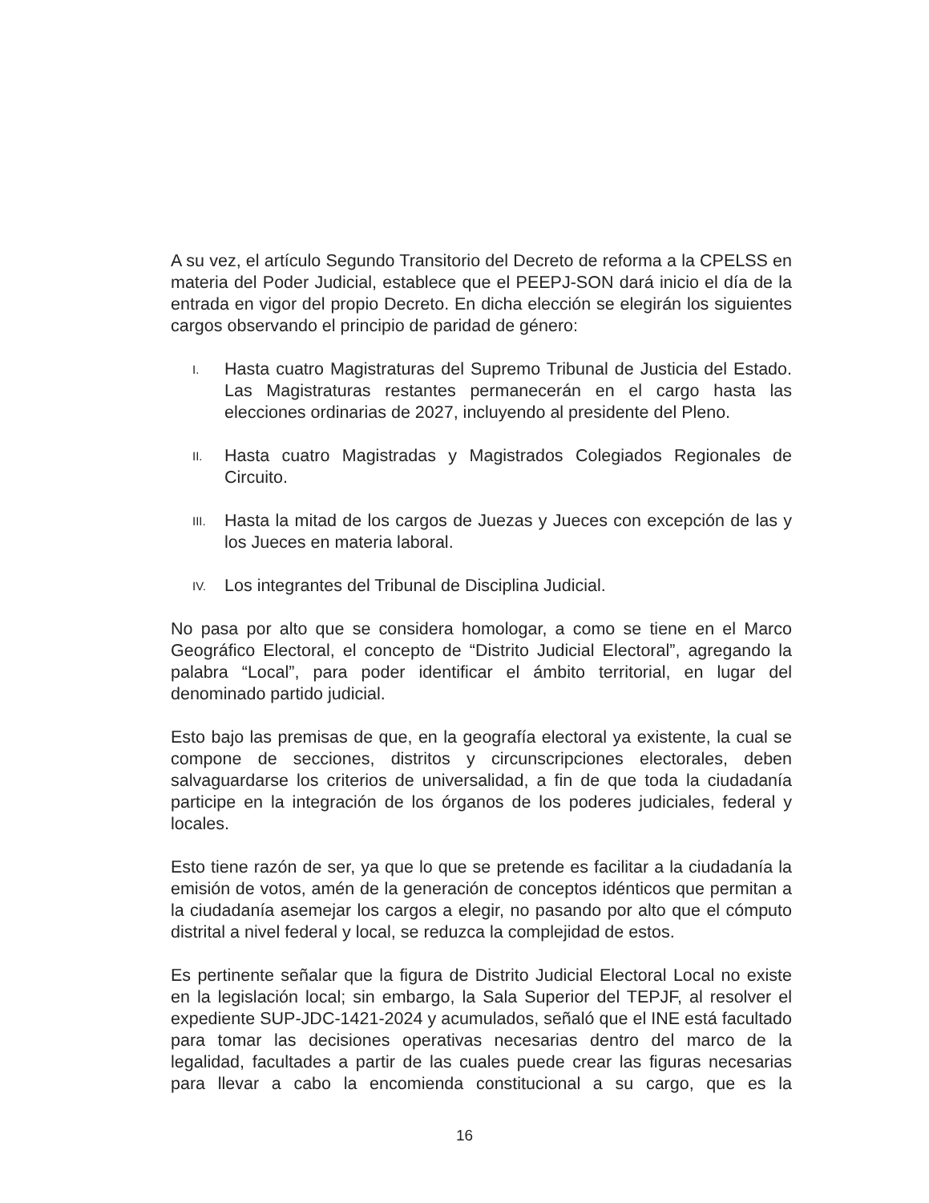A su vez, el artículo Segundo Transitorio del Decreto de reforma a la CPELSS en materia del Poder Judicial, establece que el PEEPJ-SON dará inicio el día de la entrada en vigor del propio Decreto. En dicha elección se elegirán los siguientes cargos observando el principio de paridad de género:
I. Hasta cuatro Magistraturas del Supremo Tribunal de Justicia del Estado. Las Magistraturas restantes permanecerán en el cargo hasta las elecciones ordinarias de 2027, incluyendo al presidente del Pleno.
II. Hasta cuatro Magistradas y Magistrados Colegiados Regionales de Circuito.
III. Hasta la mitad de los cargos de Juezas y Jueces con excepción de las y los Jueces en materia laboral.
IV. Los integrantes del Tribunal de Disciplina Judicial.
No pasa por alto que se considera homologar, a como se tiene en el Marco Geográfico Electoral, el concepto de “Distrito Judicial Electoral”, agregando la palabra “Local”, para poder identificar el ámbito territorial, en lugar del denominado partido judicial.
Esto bajo las premisas de que, en la geografía electoral ya existente, la cual se compone de secciones, distritos y circunscripciones electorales, deben salvaguardarse los criterios de universalidad, a fin de que toda la ciudadanía participe en la integración de los órganos de los poderes judiciales, federal y locales.
Esto tiene razón de ser, ya que lo que se pretende es facilitar a la ciudadanía la emisión de votos, amén de la generación de conceptos idénticos que permitan a la ciudadanía asemejar los cargos a elegir, no pasando por alto que el cómputo distrital a nivel federal y local, se reduzca la complejidad de estos.
Es pertinente señalar que la figura de Distrito Judicial Electoral Local no existe en la legislación local; sin embargo, la Sala Superior del TEPJF, al resolver el expediente SUP-JDC-1421-2024 y acumulados, señaló que el INE está facultado para tomar las decisiones operativas necesarias dentro del marco de la legalidad, facultades a partir de las cuales puede crear las figuras necesarias para llevar a cabo la encomienda constitucional a su cargo, que es la
16